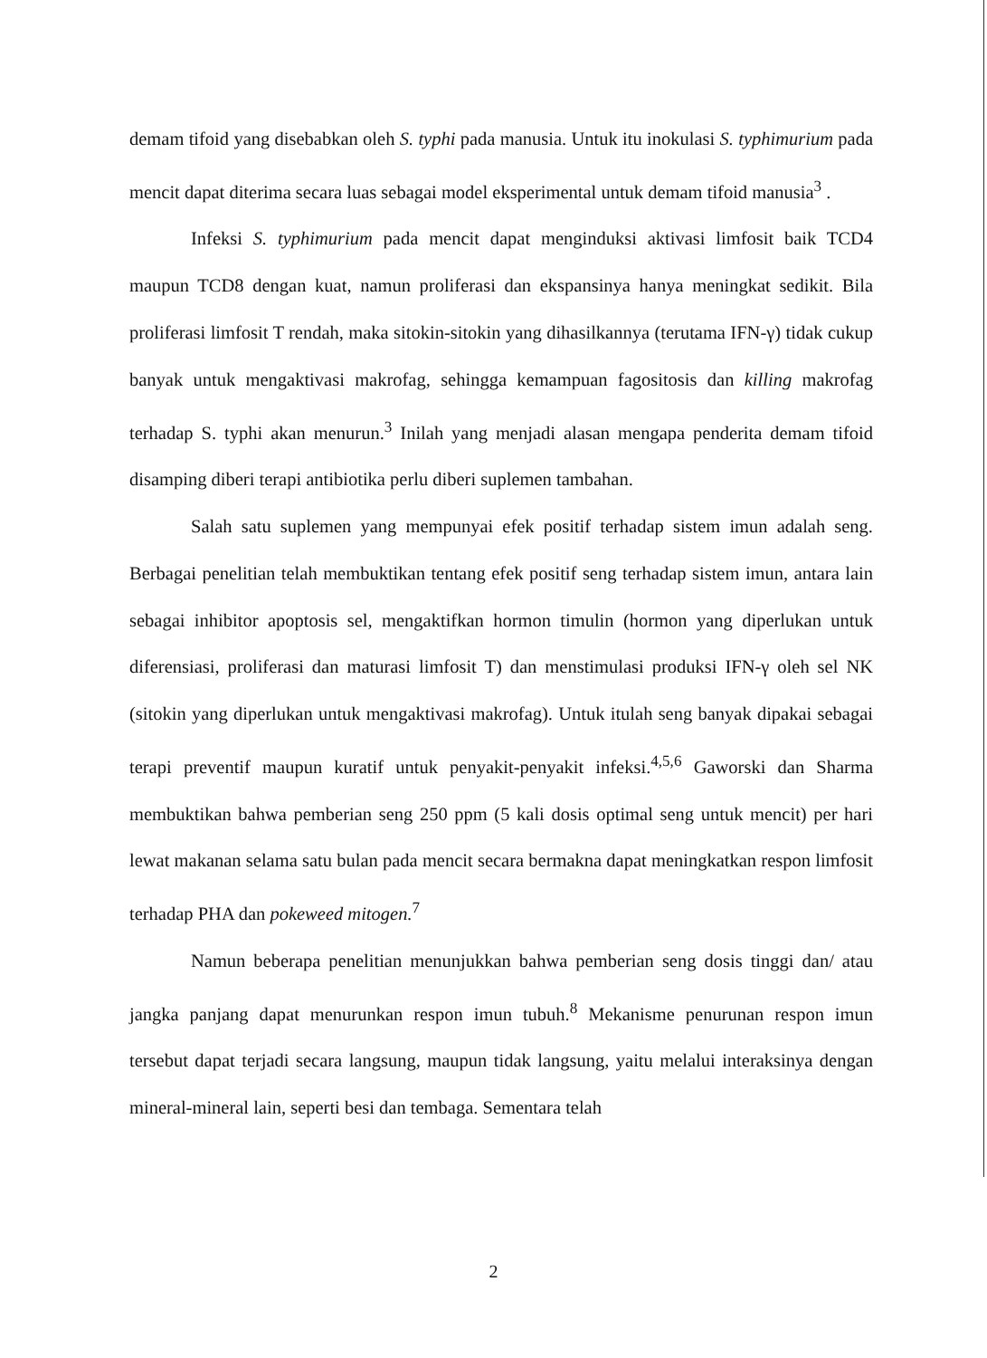demam tifoid yang disebabkan oleh S. typhi pada manusia. Untuk itu inokulasi S. typhimurium pada mencit dapat diterima secara luas sebagai model eksperimental untuk demam tifoid manusia<sup>3</sup> .
Infeksi S. typhimurium pada mencit dapat menginduksi aktivasi limfosit baik TCD4 maupun TCD8 dengan kuat, namun proliferasi dan ekspansinya hanya meningkat sedikit. Bila proliferasi limfosit T rendah, maka sitokin-sitokin yang dihasilkannya (terutama IFN-γ) tidak cukup banyak untuk mengaktivasi makrofag, sehingga kemampuan fagositosis dan killing makrofag terhadap S. typhi akan menurun.<sup>3</sup> Inilah yang menjadi alasan mengapa penderita demam tifoid disamping diberi terapi antibiotika perlu diberi suplemen tambahan.
Salah satu suplemen yang mempunyai efek positif terhadap sistem imun adalah seng. Berbagai penelitian telah membuktikan tentang efek positif seng terhadap sistem imun, antara lain sebagai inhibitor apoptosis sel, mengaktifkan hormon timulin (hormon yang diperlukan untuk diferensiasi, proliferasi dan maturasi limfosit T) dan menstimulasi produksi IFN-γ oleh sel NK (sitokin yang diperlukan untuk mengaktivasi makrofag). Untuk itulah seng banyak dipakai sebagai terapi preventif maupun kuratif untuk penyakit-penyakit infeksi.<sup>4,5,6</sup> Gaworski dan Sharma membuktikan bahwa pemberian seng 250 ppm (5 kali dosis optimal seng untuk mencit) per hari lewat makanan selama satu bulan pada mencit secara bermakna dapat meningkatkan respon limfosit terhadap PHA dan pokeweed mitogen.<sup>7</sup>
Namun beberapa penelitian menunjukkan bahwa pemberian seng dosis tinggi dan/ atau jangka panjang dapat menurunkan respon imun tubuh.<sup>8</sup> Mekanisme penurunan respon imun tersebut dapat terjadi secara langsung, maupun tidak langsung, yaitu melalui interaksinya dengan mineral-mineral lain, seperti besi dan tembaga. Sementara telah
2